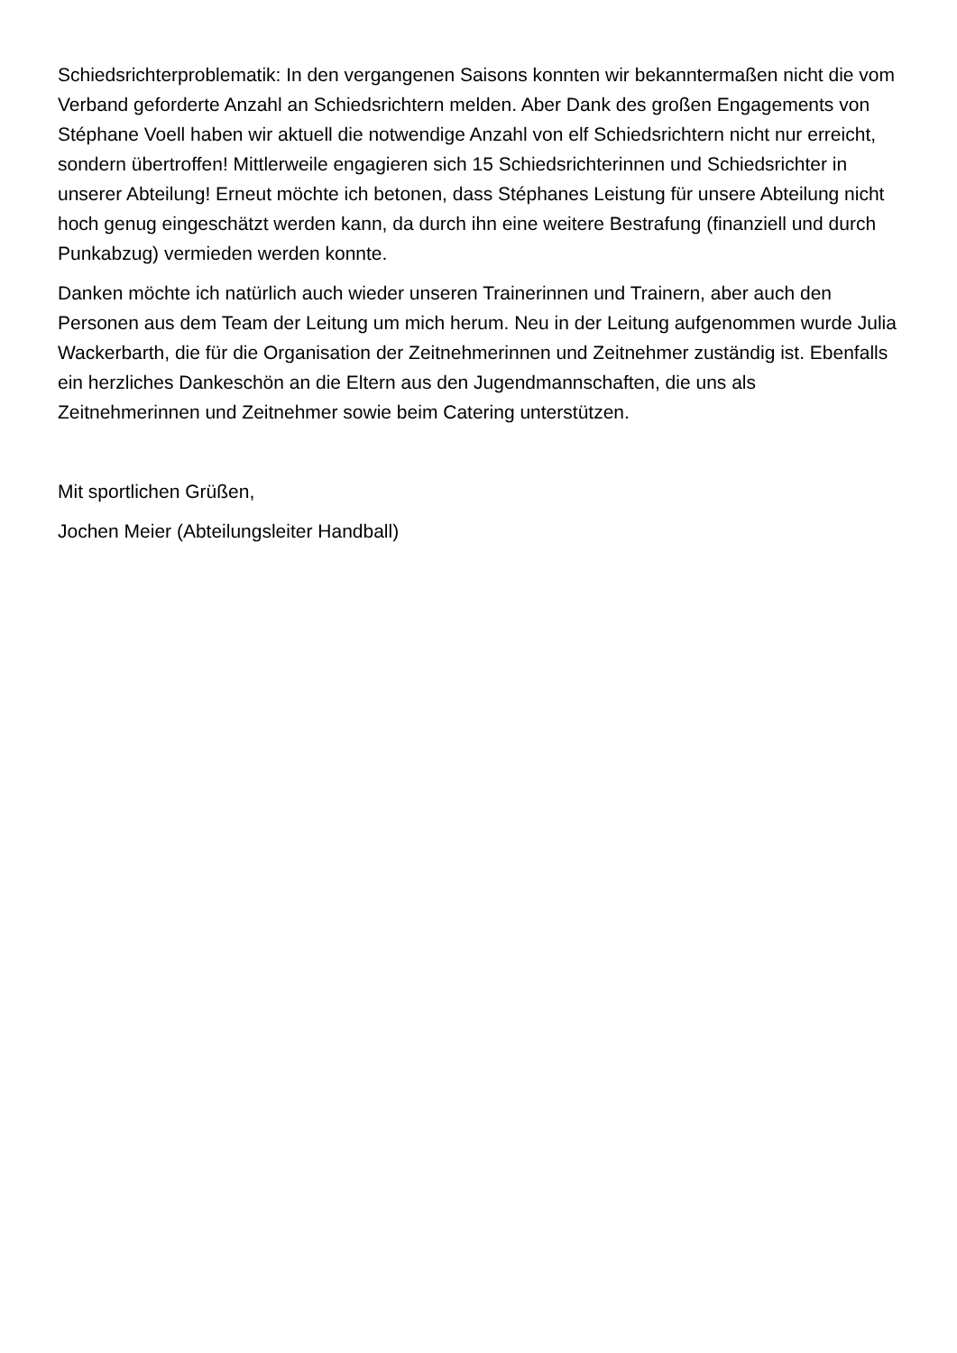Schiedsrichterproblematik: In den vergangenen Saisons konnten wir bekanntermaßen nicht die vom Verband geforderte Anzahl an Schiedsrichtern melden. Aber Dank des großen Engagements von Stéphane Voell haben wir aktuell die notwendige Anzahl von elf Schiedsrichtern nicht nur erreicht, sondern übertroffen! Mittlerweile engagieren sich 15 Schiedsrichterinnen und Schiedsrichter in unserer Abteilung! Erneut möchte ich betonen, dass Stéphanes Leistung für unsere Abteilung nicht hoch genug eingeschätzt werden kann, da durch ihn eine weitere Bestrafung (finanziell und durch Punkabzug) vermieden werden konnte.
Danken möchte ich natürlich auch wieder unseren Trainerinnen und Trainern, aber auch den Personen aus dem Team der Leitung um mich herum. Neu in der Leitung aufgenommen wurde Julia Wackerbarth, die für die Organisation der Zeitnehmerinnen und Zeitnehmer zuständig ist. Ebenfalls ein herzliches Dankeschön an die Eltern aus den Jugendmannschaften, die uns als Zeitnehmerinnen und Zeitnehmer sowie beim Catering unterstützen.
Mit sportlichen Grüßen,
Jochen Meier (Abteilungsleiter Handball)